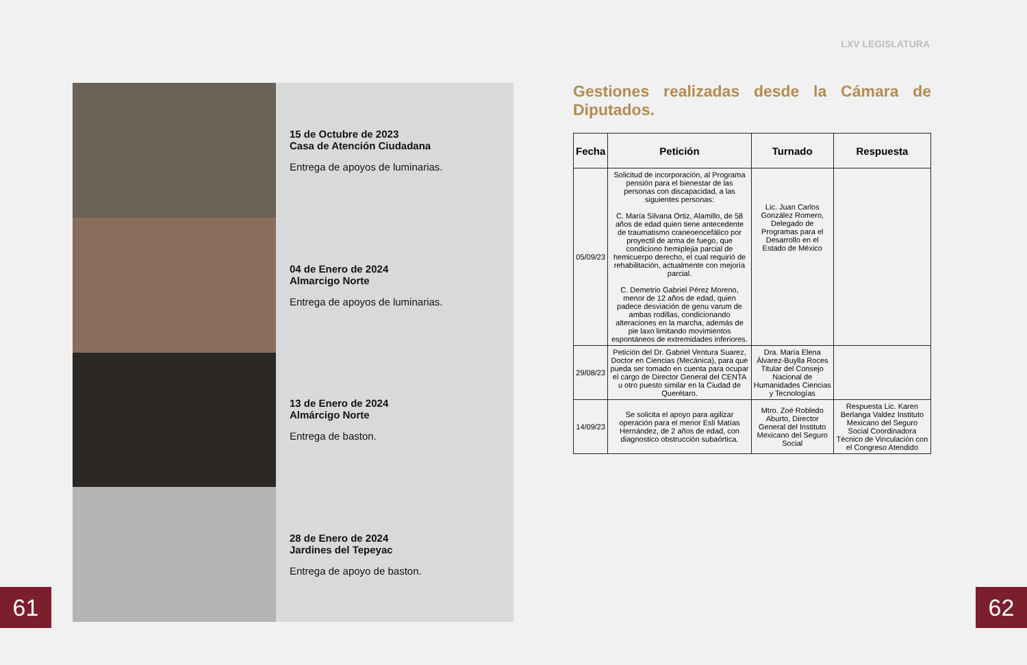LXV LEGISLATURA
15 de Octubre de 2023
Casa de Atención Ciudadana
Entrega de apoyos de luminarias.
04 de Enero de 2024
Almarcigo Norte
Entrega de apoyos de luminarias.
13 de Enero de 2024
Almárcigo Norte
Entrega de baston.
28 de Enero de 2024
Jardines del Tepeyac
Entrega de apoyo de baston.
61 62
Gestiones realizadas desde la Cámara de Diputados.
| Fecha | Petición | Turnado | Respuesta |
| --- | --- | --- | --- |
| 05/09/23 | Solicitud de incorporación, al Programa pensión para el bienestar de las personas con discapacidad, a las siguientes personas: C. María Silvana Ortiz, Alamillo, de 58 años de edad quien tiene antecedente de traumatismo craneoencefálico por proyectil de arma de fuego, que condiciono hemiplejia parcial de hemicuerpo derecho, el cual requirió de rehabilitación, actualmente con mejoría parcial. C. Demetrio Gabriel Pérez Moreno, menor de 12 años de edad, quien padece desviación de genu varum de ambas rodillas, condicionando alteraciones en la marcha, además de pie laxo limitando movimientos espontáneos de extremidades inferiores. | Lic. Juan Carlos González Romero, Delegado de Programas para el Desarrollo en el Estado de México | |
| 29/08/23 | Petición del Dr. Gabriel Ventura Suarez, Doctor en Ciencias (Mecánica), para que pueda ser tomado en cuenta para ocupar el cargo de Director General del CENTA u otro puesto similar en la Ciudad de Querétaro. | Dra. María Elena Álvarez-Buylla Roces Titular del Consejo Nacional de Humanidades Ciencias y Tecnologías | |
| 14/09/23 | Se solicita el apoyo para agilizar operación para el menor Esli Matías Hernández, de 2 años de edad, con diagnostico obstrucción subaórtica. | Mtro. Zoé Robledo Aburto, Director General del Instituto Mexicano del Seguro Social | Respuesta Lic. Karen Berlanga Valdez Instituto Mexicano del Seguro Social Coordinadora Técnico de Vinculación con el Congreso Atendido |